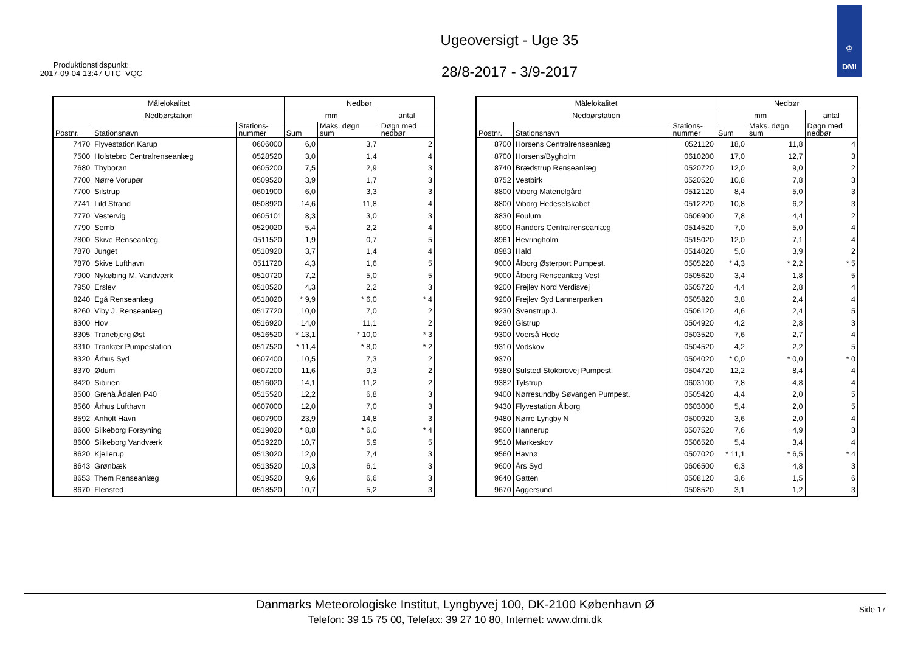Produktionstidspunkt:
2017-09-04 13:47 UTC VQC
Ugeoversigt - Uge 35
28/8-2017 - 3/9-2017
♔
DMI
| Målelokalitet | | | Nedbør | | |
| --- | --- | --- | --- | --- | --- |
| Nedbørstation | | | mm | | antal |
| Postnr. | Stationsnavn | Stations- nummer | Sum | Maks. døgn sum | Døgn med nedbør |
| 7470 | Flyvestation Karup | 0606000 | 6,0 | 3,7 | 2 |
| 7500 | Holstebro Centralrenseanlæg | 0528520 | 3,0 | 1,4 | 4 |
| 7680 | Thyborøn | 0605200 | 7,5 | 2,9 | 3 |
| 7700 | Nørre Vorupør | 0509520 | 3,9 | 1,7 | 3 |
| 7700 | Silstrup | 0601900 | 6,0 | 3,3 | 3 |
| 7741 | Lild Strand | 0508920 | 14,6 | 11,8 | 4 |
| 7770 | Vestervig | 0605101 | 8,3 | 3,0 | 3 |
| 7790 | Semb | 0529020 | 5,4 | 2,2 | 4 |
| 7800 | Skive Renseanlæg | 0511520 | 1,9 | 0,7 | 5 |
| 7870 | Junget | 0510920 | 3,7 | 1,4 | 4 |
| 7870 | Skive Lufthavn | 0511720 | 4,3 | 1,6 | 5 |
| 7900 | Nykøbing M. Vandværk | 0510720 | 7,2 | 5,0 | 5 |
| 7950 | Erslev | 0510520 | 4,3 | 2,2 | 3 |
| 8240 | Egå Renseanlæg | 0518020 | * 9,9 | * 6,0 | * 4 |
| 8260 | Viby J. Renseanlæg | 0517720 | 10,0 | 7,0 | 2 |
| 8300 | Hov | 0516920 | 14,0 | 11,1 | 2 |
| 8305 | Tranebjerg Øst | 0516520 | * 13,1 | * 10,0 | * 3 |
| 8310 | Trankær Pumpestation | 0517520 | * 11,4 | * 8,0 | * 2 |
| 8320 | Århus Syd | 0607400 | 10,5 | 7,3 | 2 |
| 8370 | Ødum | 0607200 | 11,6 | 9,3 | 2 |
| 8420 | Sibirien | 0516020 | 14,1 | 11,2 | 2 |
| 8500 | Grenå Ådalen P40 | 0515520 | 12,2 | 6,8 | 3 |
| 8560 | Århus Lufthavn | 0607000 | 12,0 | 7,0 | 3 |
| 8592 | Anholt Havn | 0607900 | 23,9 | 14,8 | 3 |
| 8600 | Silkeborg Forsyning | 0519020 | * 8,8 | * 6,0 | * 4 |
| 8600 | Silkeborg Vandværk | 0519220 | 10,7 | 5,9 | 5 |
| 8620 | Kjellerup | 0513020 | 12,0 | 7,4 | 3 |
| 8643 | Grønbæk | 0513520 | 10,3 | 6,1 | 3 |
| 8653 | Them Renseanlæg | 0519520 | 9,6 | 6,6 | 3 |
| 8670 | Flensted | 0518520 | 10,7 | 5,2 | 3 |
| Målelokalitet | | | Nedbør | | |
| --- | --- | --- | --- | --- | --- |
| Nedbørstation | | | mm | | antal |
| Postnr. | Stationsnavn | Stations- nummer | Sum | Maks. døgn sum | Døgn med nedbør |
| 8700 | Horsens Centralrenseanlæg | 0521120 | 18,0 | 11,8 | 4 |
| 8700 | Horsens/Bygholm | 0610200 | 17,0 | 12,7 | 3 |
| 8740 | Brædstrup Renseanlæg | 0520720 | 12,0 | 9,0 | 2 |
| 8752 | Vestbirk | 0520520 | 10,8 | 7,8 | 3 |
| 8800 | Viborg Materielgård | 0512120 | 8,4 | 5,0 | 3 |
| 8800 | Viborg Hedeselskabet | 0512220 | 10,8 | 6,2 | 3 |
| 8830 | Foulum | 0606900 | 7,8 | 4,4 | 2 |
| 8900 | Randers Centralrenseanlæg | 0514520 | 7,0 | 5,0 | 4 |
| 8961 | Hevringholm | 0515020 | 12,0 | 7,1 | 4 |
| 8983 | Hald | 0514020 | 5,0 | 3,9 | 2 |
| 9000 | Ålborg Østerport Pumpest. | 0505220 | * 4,3 | * 2,2 | * 5 |
| 9000 | Ålborg Renseanlæg Vest | 0505620 | 3,4 | 1,8 | 5 |
| 9200 | Frejlev Nord Verdisvej | 0505720 | 4,4 | 2,8 | 4 |
| 9200 | Frejlev Syd Lannerparken | 0505820 | 3,8 | 2,4 | 4 |
| 9230 | Svenstrup J. | 0506120 | 4,6 | 2,4 | 5 |
| 9260 | Gistrup | 0504920 | 4,2 | 2,8 | 3 |
| 9300 | Voerså Hede | 0503520 | 7,6 | 2,7 | 4 |
| 9310 | Vodskov | 0504520 | 4,2 | 2,2 | 5 |
| 9370 | | 0504020 | * 0,0 | * 0,0 | * 0 |
| 9380 | Sulsted Stokbrovej Pumpest. | 0504720 | 12,2 | 8,4 | 4 |
| 9382 | Tylstrup | 0603100 | 7,8 | 4,8 | 4 |
| 9400 | Nørresundby Søvangen Pumpest. | 0505420 | 4,4 | 2,0 | 5 |
| 9430 | Flyvestation Ålborg | 0603000 | 5,4 | 2,0 | 5 |
| 9480 | Nørre Lyngby N | 0500920 | 3,6 | 2,0 | 4 |
| 9500 | Hannerup | 0507520 | 7,6 | 4,9 | 3 |
| 9510 | Mørkeskov | 0506520 | 5,4 | 3,4 | 4 |
| 9560 | Havnø | 0507020 | * 11,1 | * 6,5 | * 4 |
| 9600 | Års Syd | 0606500 | 6,3 | 4,8 | 3 |
| 9640 | Gatten | 0508120 | 3,6 | 1,5 | 6 |
| 9670 | Aggersund | 0508520 | 3,1 | 1,2 | 3 |
Danmarks Meteorologiske Institut, Lyngbyvej 100, DK-2100 København Ø
Telefon: 39 15 75 00, Telefax: 39 27 10 80, Internet: www.dmi.dk
Side 17